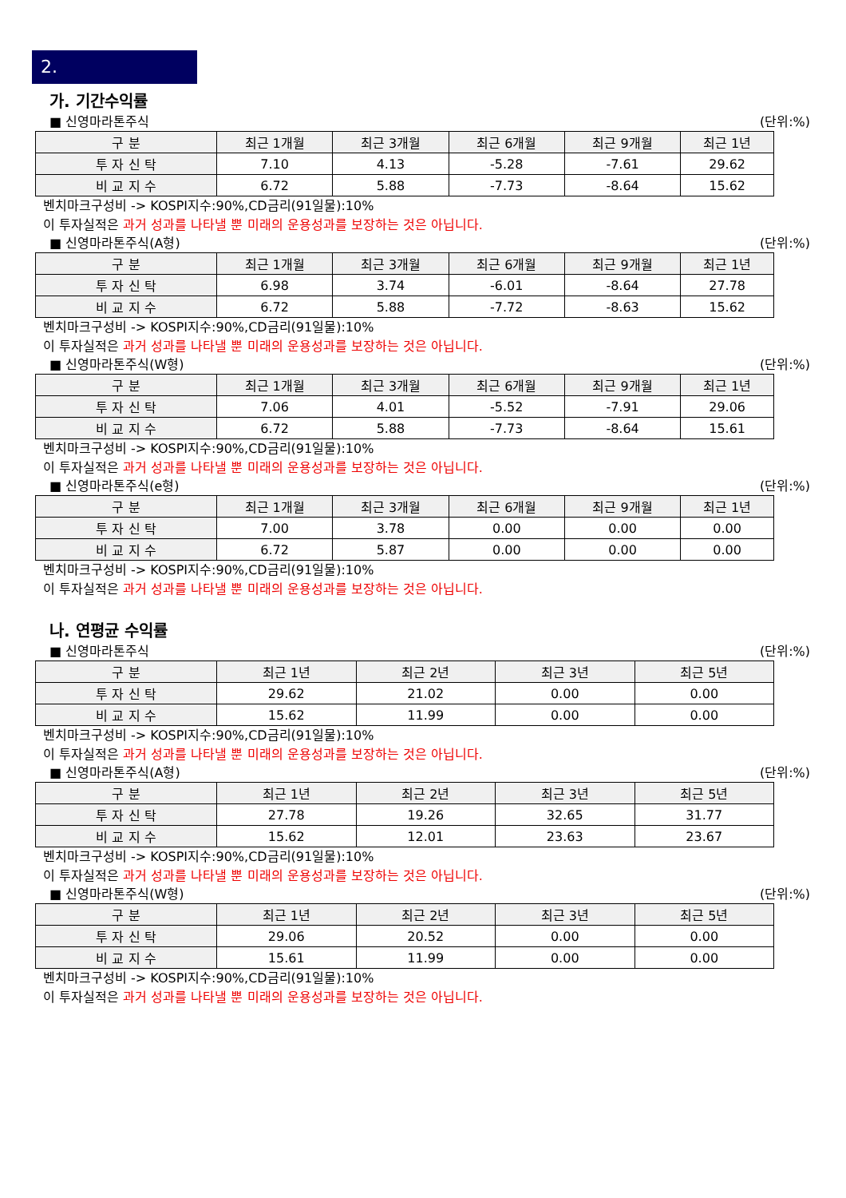2.
가. 기간수익률
■ 신영마라톤주식 (단위:%)
| 구 분 | 최근 1개월 | 최근 3개월 | 최근 6개월 | 최근 9개월 | 최근 1년 |
| --- | --- | --- | --- | --- | --- |
| 투 자 신 탁 | 7.10 | 4.13 | -5.28 | -7.61 | 29.62 |
| 비 교 지 수 | 6.72 | 5.88 | -7.73 | -8.64 | 15.62 |
벤치마크구성비 -> KOSPI지수:90%,CD금리(91일물):10%
이 투자실적은 과거 성과를 나타낼 뿐 미래의 운용성과를 보장하는 것은 아닙니다.
■ 신영마라톤주식(A형) (단위:%)
| 구 분 | 최근 1개월 | 최근 3개월 | 최근 6개월 | 최근 9개월 | 최근 1년 |
| --- | --- | --- | --- | --- | --- |
| 투 자 신 탁 | 6.98 | 3.74 | -6.01 | -8.64 | 27.78 |
| 비 교 지 수 | 6.72 | 5.88 | -7.72 | -8.63 | 15.62 |
벤치마크구성비 -> KOSPI지수:90%,CD금리(91일물):10%
이 투자실적은 과거 성과를 나타낼 뿐 미래의 운용성과를 보장하는 것은 아닙니다.
■ 신영마라톤주식(W형) (단위:%)
| 구 분 | 최근 1개월 | 최근 3개월 | 최근 6개월 | 최근 9개월 | 최근 1년 |
| --- | --- | --- | --- | --- | --- |
| 투 자 신 탁 | 7.06 | 4.01 | -5.52 | -7.91 | 29.06 |
| 비 교 지 수 | 6.72 | 5.88 | -7.73 | -8.64 | 15.61 |
벤치마크구성비 -> KOSPI지수:90%,CD금리(91일물):10%
이 투자실적은 과거 성과를 나타낼 뿐 미래의 운용성과를 보장하는 것은 아닙니다.
■ 신영마라톤주식(e형) (단위:%)
| 구 분 | 최근 1개월 | 최근 3개월 | 최근 6개월 | 최근 9개월 | 최근 1년 |
| --- | --- | --- | --- | --- | --- |
| 투 자 신 탁 | 7.00 | 3.78 | 0.00 | 0.00 | 0.00 |
| 비 교 지 수 | 6.72 | 5.87 | 0.00 | 0.00 | 0.00 |
벤치마크구성비 -> KOSPI지수:90%,CD금리(91일물):10%
이 투자실적은 과거 성과를 나타낼 뿐 미래의 운용성과를 보장하는 것은 아닙니다.
나. 연평균 수익률
■ 신영마라톤주식 (단위:%)
| 구 분 | 최근 1년 | 최근 2년 | 최근 3년 | 최근 5년 |
| --- | --- | --- | --- | --- |
| 투 자 신 탁 | 29.62 | 21.02 | 0.00 | 0.00 |
| 비 교 지 수 | 15.62 | 11.99 | 0.00 | 0.00 |
벤치마크구성비 -> KOSPI지수:90%,CD금리(91일물):10%
이 투자실적은 과거 성과를 나타낼 뿐 미래의 운용성과를 보장하는 것은 아닙니다.
■ 신영마라톤주식(A형) (단위:%)
| 구 분 | 최근 1년 | 최근 2년 | 최근 3년 | 최근 5년 |
| --- | --- | --- | --- | --- |
| 투 자 신 탁 | 27.78 | 19.26 | 32.65 | 31.77 |
| 비 교 지 수 | 15.62 | 12.01 | 23.63 | 23.67 |
벤치마크구성비 -> KOSPI지수:90%,CD금리(91일물):10%
이 투자실적은 과거 성과를 나타낼 뿐 미래의 운용성과를 보장하는 것은 아닙니다.
■ 신영마라톤주식(W형) (단위:%)
| 구 분 | 최근 1년 | 최근 2년 | 최근 3년 | 최근 5년 |
| --- | --- | --- | --- | --- |
| 투 자 신 탁 | 29.06 | 20.52 | 0.00 | 0.00 |
| 비 교 지 수 | 15.61 | 11.99 | 0.00 | 0.00 |
벤치마크구성비 -> KOSPI지수:90%,CD금리(91일물):10%
이 투자실적은 과거 성과를 나타낼 뿐 미래의 운용성과를 보장하는 것은 아닙니다.